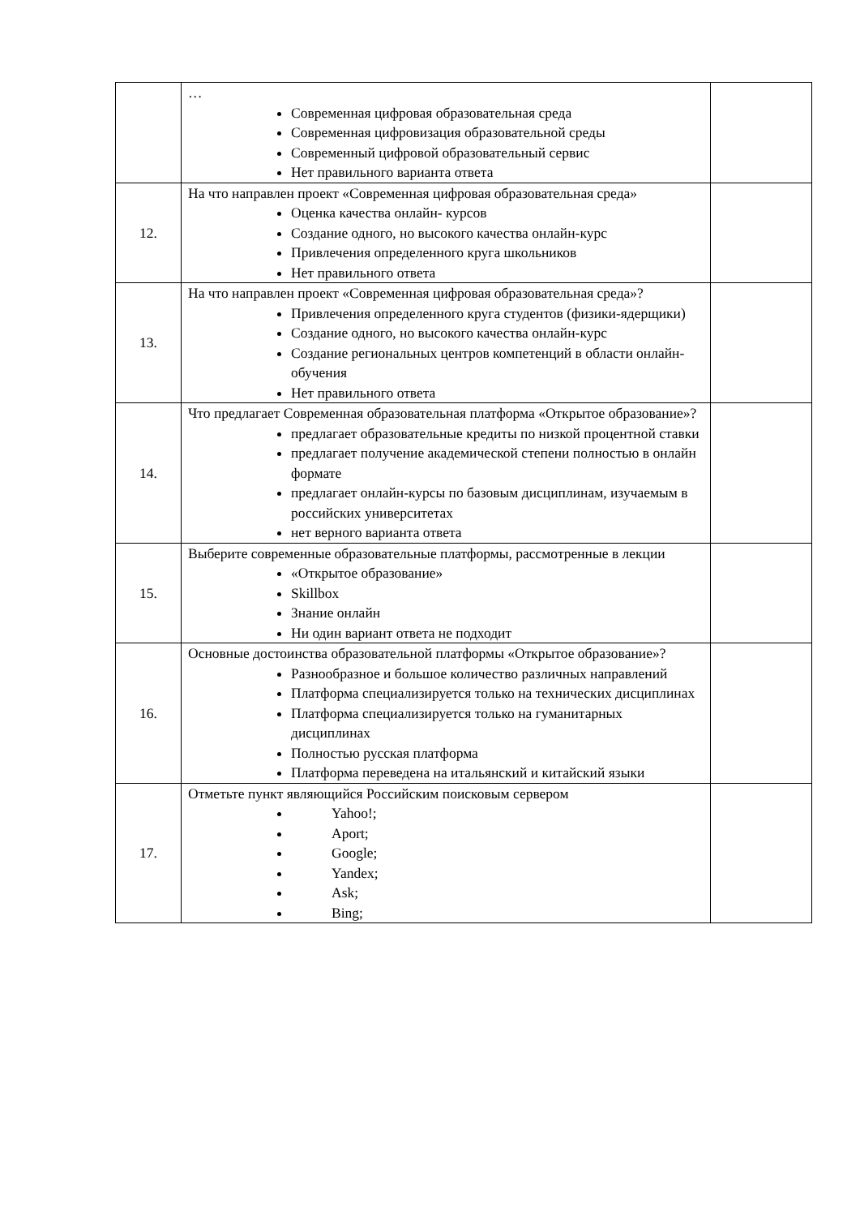| | … Современная цифровая образовательная среда Современная цифровизация образовательной среды Современный цифровой образовательный сервис Нет правильного варианта ответа | |
| 12. | На что направлен проект «Современная цифровая образовательная среда» Оценка качества онлайн- курсов Создание одного, но высокого качества онлайн-курс Привлечения определенного круга школьников Нет правильного ответа | |
| 13. | На что направлен проект «Современная цифровая образовательная среда»? Привлечения определенного круга студентов (физики-ядерщики) Создание одного, но высокого качества онлайн-курс Создание региональных центров компетенций в области онлайн- обучения Нет правильного ответа | |
| 14. | Что предлагает Современная образовательная платформа «Открытое образование»? предлагает образовательные кредиты по низкой процентной ставки предлагает получение академической степени полностью в онлайн формате предлагает онлайн-курсы по базовым дисциплинам, изучаемым в российских университетах нет верного варианта ответа | |
| 15. | Выберите современные образовательные платформы, рассмотренные в лекции «Открытое образование» Skillbox Знание онлайн Ни один вариант ответа не подходит | |
| 16. | Основные достоинства образовательной платформы «Открытое образование»? Разнообразное и большое количество различных направлений Платформа специализируется только на технических дисциплинах Платформа специализируется только на гуманитарных дисциплинах Полностью русская платформа Платформа переведена на итальянский и китайский языки | |
| 17. | Отметьте пункт являющийся Российским поисковым сервером Yahoo!; Aport; Google; Yandex; Ask; Bing; | |